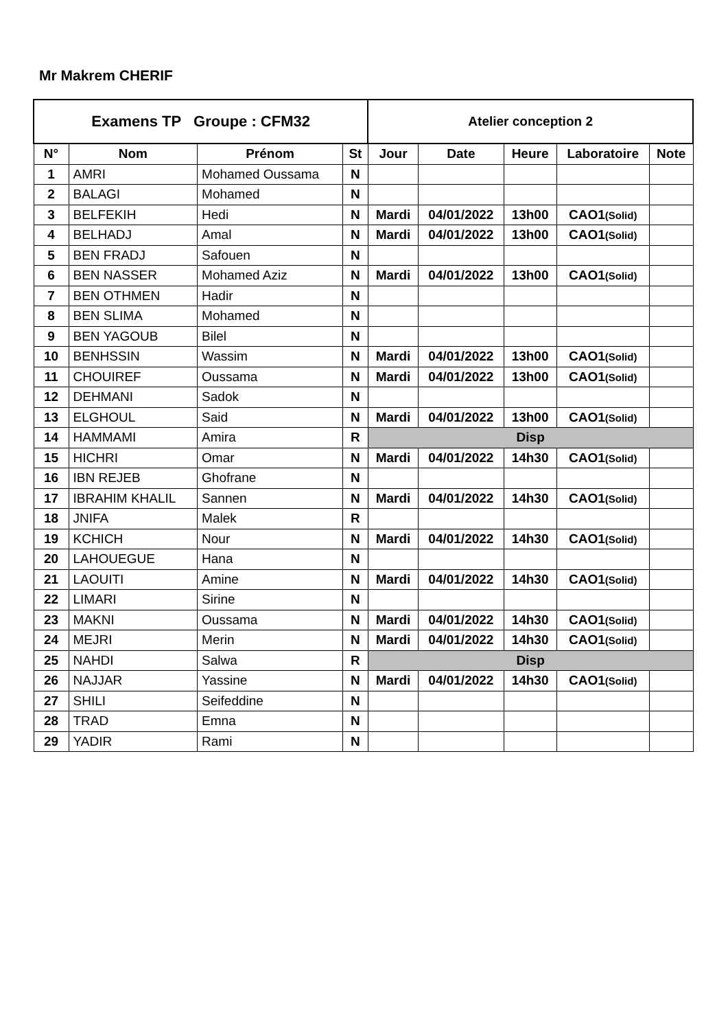Mr Makrem CHERIF
| Examens TP Groupe : CFM32 | | | | Atelier conception 2 | | | | |
| --- | --- | --- | --- | --- | --- | --- | --- | --- |
| N° | Nom | Prénom | St | Jour | Date | Heure | Laboratoire | Note |
| 1 | AMRI | Mohamed Oussama | N | | | | | |
| 2 | BALAGI | Mohamed | N | | | | | |
| 3 | BELFEKIH | Hedi | N | Mardi | 04/01/2022 | 13h00 | CAO1 (Solid) | |
| 4 | BELHADJ | Amal | N | Mardi | 04/01/2022 | 13h00 | CAO1 (Solid) | |
| 5 | BEN FRADJ | Safouen | N | | | | | |
| 6 | BEN NASSER | Mohamed Aziz | N | Mardi | 04/01/2022 | 13h00 | CAO1 (Solid) | |
| 7 | BEN OTHMEN | Hadir | N | | | | | |
| 8 | BEN SLIMA | Mohamed | N | | | | | |
| 9 | BEN YAGOUB | Bilel | N | | | | | |
| 10 | BENHSSIN | Wassim | N | Mardi | 04/01/2022 | 13h00 | CAO1 (Solid) | |
| 11 | CHOUIREF | Oussama | N | Mardi | 04/01/2022 | 13h00 | CAO1 (Solid) | |
| 12 | DEHMANI | Sadok | N | | | | | |
| 13 | ELGHOUL | Said | N | Mardi | 04/01/2022 | 13h00 | CAO1 (Solid) | |
| 14 | HAMMAMI | Amira | R | Disp | | | | |
| 15 | HICHRI | Omar | N | Mardi | 04/01/2022 | 14h30 | CAO1 (Solid) | |
| 16 | IBN REJEB | Ghofrane | N | | | | | |
| 17 | IBRAHIM KHALIL | Sannen | N | Mardi | 04/01/2022 | 14h30 | CAO1 (Solid) | |
| 18 | JNIFA | Malek | R | | | | | |
| 19 | KCHICH | Nour | N | Mardi | 04/01/2022 | 14h30 | CAO1 (Solid) | |
| 20 | LAHOUEGUE | Hana | N | | | | | |
| 21 | LAOUITI | Amine | N | Mardi | 04/01/2022 | 14h30 | CAO1 (Solid) | |
| 22 | LIMARI | Sirine | N | | | | | |
| 23 | MAKNI | Oussama | N | Mardi | 04/01/2022 | 14h30 | CAO1 (Solid) | |
| 24 | MEJRI | Merin | N | Mardi | 04/01/2022 | 14h30 | CAO1 (Solid) | |
| 25 | NAHDI | Salwa | R | Disp | | | | |
| 26 | NAJJAR | Yassine | N | Mardi | 04/01/2022 | 14h30 | CAO1 (Solid) | |
| 27 | SHILI | Seifeddine | N | | | | | |
| 28 | TRAD | Emna | N | | | | | |
| 29 | YADIR | Rami | N | | | | | |